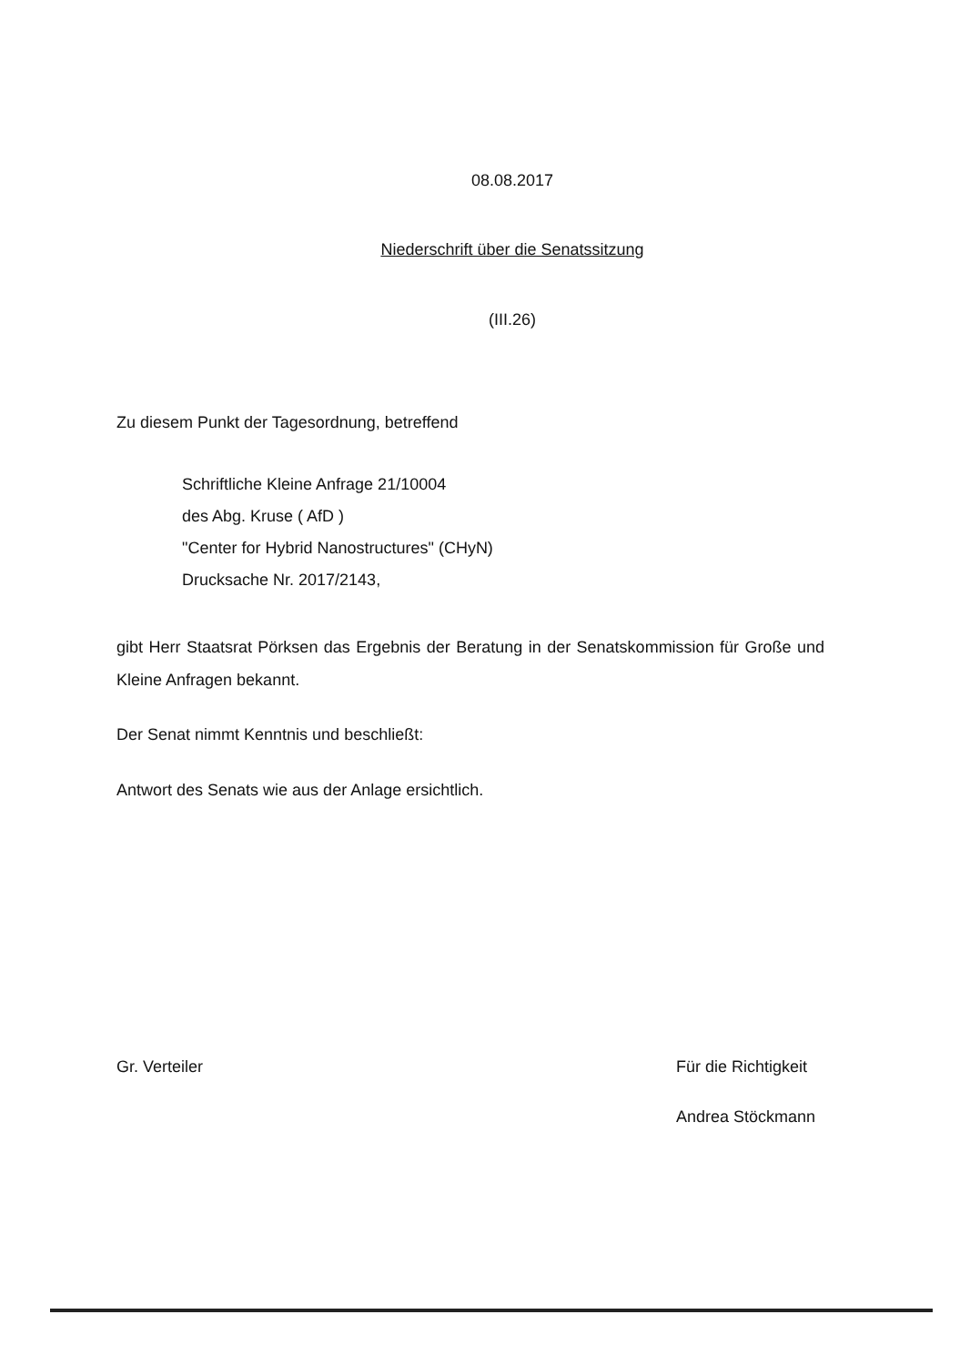08.08.2017
Niederschrift über die Senatssitzung
(III.26)
Zu diesem Punkt der Tagesordnung, betreffend
Schriftliche Kleine Anfrage 21/10004
des Abg. Kruse ( AfD )
"Center for Hybrid Nanostructures" (CHyN)
Drucksache Nr. 2017/2143,
gibt Herr Staatsrat Pörksen das Ergebnis der Beratung in der Senatskommission für Große und Kleine Anfragen bekannt.
Der Senat nimmt Kenntnis und beschließt:
Antwort des Senats wie aus der Anlage ersichtlich.
Gr. Verteiler Für die Richtigkeit
Andrea Stöckmann